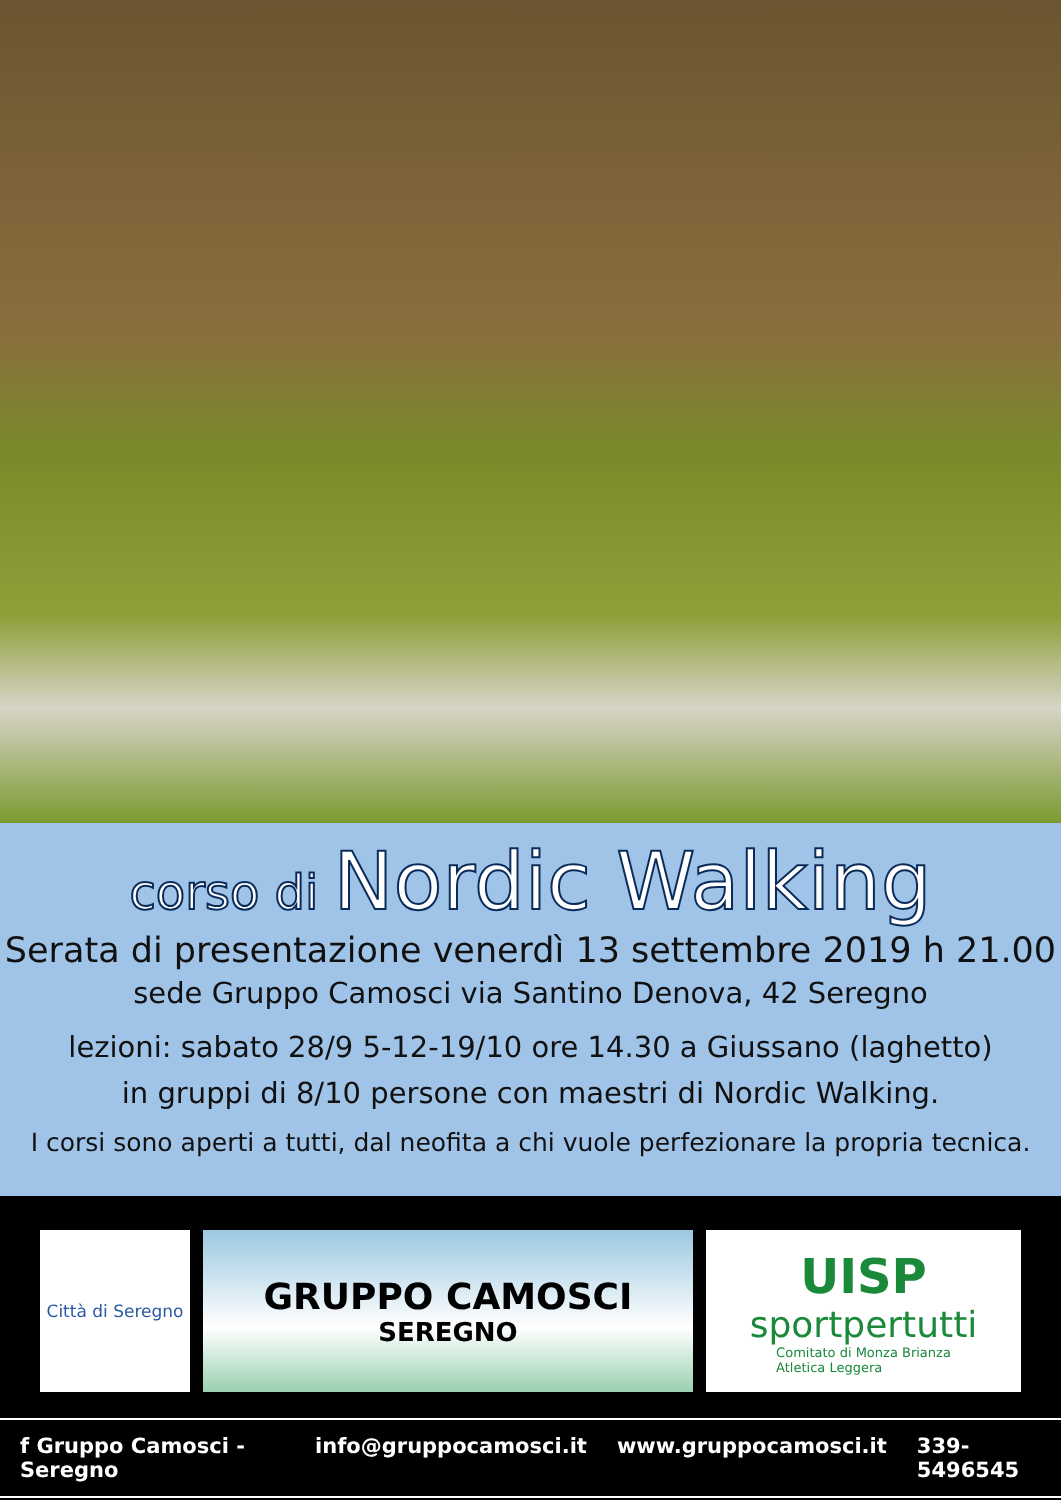corso di Nordic Walking
Serata di presentazione venerdì 13 settembre 2019 h 21.00
sede Gruppo Camosci via Santino Denova, 42 Seregno
lezioni: sabato 28/9 5-12-19/10 ore 14.30 a Giussano (laghetto)
in gruppi di 8/10 persone con maestri di Nordic Walking.
I corsi sono aperti a tutti, dal neofita a chi vuole perfezionare la propria tecnica.
Città di Seregno
GRUPPO CAMOSCI
SEREGNO
UISP
sportpertutti
Comitato di Monza Brianza
Atletica Leggera
f Gruppo Camosci - Seregno info@gruppocamosci.it www.gruppocamosci.it 339-5496545